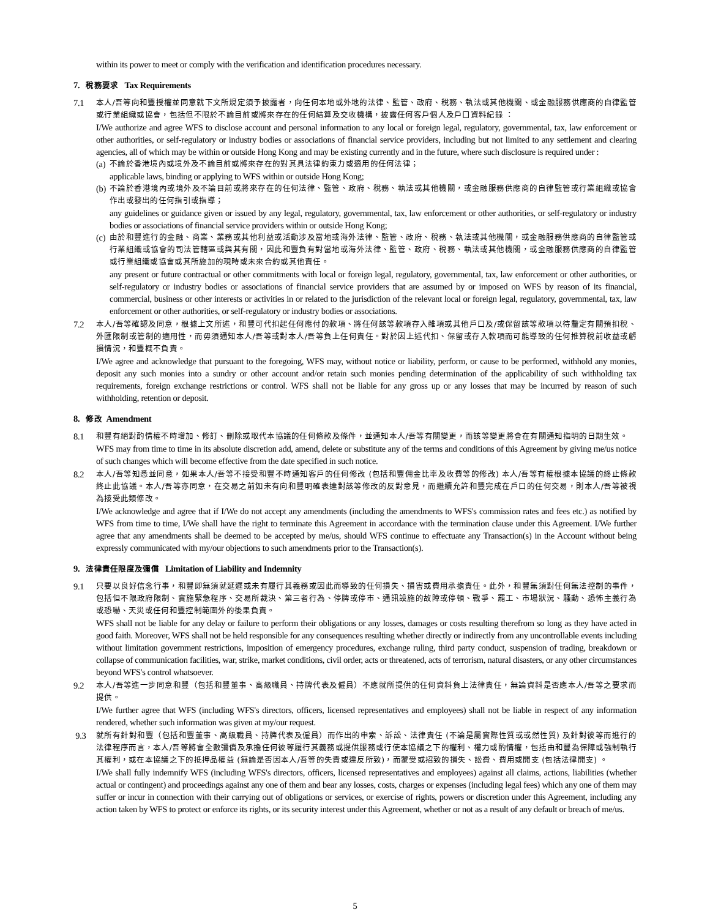within its power to meet or comply with the verification and identification procedures necessary.
7. 稅務要求 Tax Requirements
7.1
本人/吾等向和豐授權並同意就下文所規定須予披露者，向任何本地或外地的法律、監管、政府、稅務、執法或其他機關、或金融服務供應商的自律監管或行業組織或協會，包括但不限於不論目前或將來存在的任何結算及交收機構，披露任何客戶個人及戶口資料紀錄 ：
I/We authorize and agree WFS to disclose account and personal information to any local or foreign legal, regulatory, governmental, tax, law enforcement or other authorities, or self-regulatory or industry bodies or associations of financial service providers, including but not limited to any settlement and clearing agencies, all of which may be within or outside Hong Kong and may be existing currently and in the future, where such disclosure is required under :
(a)
不論於香港境內或境外及不論目前或將來存在的對其具法律約束力或適用的任何法律；
applicable laws, binding or applying to WFS within or outside Hong Kong;
(b)
不論於香港境內或境外及不論目前或將來存在的任何法律、監管、政府、稅務、執法或其他機關，或金融服務供應商的自律監管或行業組織或協會作出或發出的任何指引或指導；
any guidelines or guidance given or issued by any legal, regulatory, governmental, tax, law enforcement or other authorities, or self-regulatory or industry bodies or associations of financial service providers within or outside Hong Kong;
(c)
由於和豐進行的金融、商業、業務或其他利益或活動涉及當地或海外法律、監管、政府、稅務、執法或其他機關，或金融服務供應商的自律監管或行業組織或協會的司法管轄區或與其有關，因此和豐負有對當地或海外法律、監管、政府、稅務、執法或其他機關，或金融服務供應商的自律監管或行業組織或協會或其所施加的現時或未來合約或其他責任。
any present or future contractual or other commitments with local or foreign legal, regulatory, governmental, tax, law enforcement or other authorities, or self-regulatory or industry bodies or associations of financial service providers that are assumed by or imposed on WFS by reason of its financial, commercial, business or other interests or activities in or related to the jurisdiction of the relevant local or foreign legal, regulatory, governmental, tax, law enforcement or other authorities, or self-regulatory or industry bodies or associations.
7.2
本人/吾等確認及同意，根據上文所述，和豐可代扣起任何應付的款項、將任何該等款項存入雜項或其他戶口及/或保留該等款項以待釐定有關預扣稅、外匯限制或管制的適用性，而毋須通知本人/吾等或對本人/吾等負上任何責任。對於因上述代扣、保留或存入款項而可能導致的任何推算稅前收益或虧損情況，和豐概不負責。
I/We agree and acknowledge that pursuant to the foregoing, WFS may, without notice or liability, perform, or cause to be performed, withhold any monies, deposit any such monies into a sundry or other account and/or retain such monies pending determination of the applicability of such withholding tax requirements, foreign exchange restrictions or control. WFS shall not be liable for any gross up or any losses that may be incurred by reason of such withholding, retention or deposit.
8. 修改 Amendment
8.1
和豐有絕對酌情權不時增加、修訂、刪除或取代本協議的任何條款及條件，並通知本人/吾等有關變更，而該等變更將會在有關通知指明的日期生效。
WFS may from time to time in its absolute discretion add, amend, delete or substitute any of the terms and conditions of this Agreement by giving me/us notice of such changes which will become effective from the date specified in such notice.
8.2
本人/吾等知悉並同意，如果本人/吾等不接受和豐不時通知客戶的任何修改 (包括和豐佣金比率及收費等的修改) 本人/吾等有權根據本協議的終止條款終止此協議。本人/吾等亦同意，在交易之前如未有向和豐明確表達對該等修改的反對意見，而繼續允許和豐完成在戶口的任何交易，則本人/吾等被視為接受此類修改。
I/We acknowledge and agree that if I/We do not accept any amendments (including the amendments to WFS's commission rates and fees etc.) as notified by WFS from time to time, I/We shall have the right to terminate this Agreement in accordance with the termination clause under this Agreement. I/We further agree that any amendments shall be deemed to be accepted by me/us, should WFS continue to effectuate any Transaction(s) in the Account without being expressly communicated with my/our objections to such amendments prior to the Transaction(s).
9. 法律責任限度及彌償 Limitation of Liability and Indemnity
9.1
只要以良好信念行事，和豐即無須就延遲或未有履行其義務或因此而導致的任何損失、損害或費用承擔責任。此外，和豐無須對任何無法控制的事件，包括但不限政府限制、實施緊急程序、交易所裁決、第三者行為、停牌或停市、通訊設施的故障或停頓、戰爭、罷工、市場狀況、騷動、恐怖主義行為或恐嚇、天災或任何和豐控制範圍外的後果負責。
WFS shall not be liable for any delay or failure to perform their obligations or any losses, damages or costs resulting therefrom so long as they have acted in good faith. Moreover, WFS shall not be held responsible for any consequences resulting whether directly or indirectly from any uncontrollable events including without limitation government restrictions, imposition of emergency procedures, exchange ruling, third party conduct, suspension of trading, breakdown or collapse of communication facilities, war, strike, market conditions, civil order, acts or threatened, acts of terrorism, natural disasters, or any other circumstances beyond WFS's control whatsoever.
9.2
本人/吾等進一步同意和豐（包括和豐董事、高級職員、持牌代表及僱員）不應就所提供的任何資料負上法律責任，無論資料是否應本人/吾等之要求而提供。
I/We further agree that WFS (including WFS's directors, officers, licensed representatives and employees) shall not be liable in respect of any information rendered, whether such information was given at my/our request.
9.3
就所有針對和豐（包括和豐董事、高級職員、持牌代表及僱員）而作出的申索、訴訟、法律責任 (不論是屬實際性質或或然性質) 及針對彼等而進行的法律程序而言，本人/吾等將會全數彌償及承擔任何彼等履行其義務或提供服務或行使本協議之下的權利、權力或酌情權，包括由和豐為保障或強制執行其權利，或在本協議之下的抵押品權益 (無論是否因本人/吾等的失責或違反所致)，而蒙受或招致的損失、訟費、費用或開支 (包括法律開支) 。
I/We shall fully indemnify WFS (including WFS's directors, officers, licensed representatives and employees) against all claims, actions, liabilities (whether actual or contingent) and proceedings against any one of them and bear any losses, costs, charges or expenses (including legal fees) which any one of them may suffer or incur in connection with their carrying out of obligations or services, or exercise of rights, powers or discretion under this Agreement, including any action taken by WFS to protect or enforce its rights, or its security interest under this Agreement, whether or not as a result of any default or breach of me/us.
5